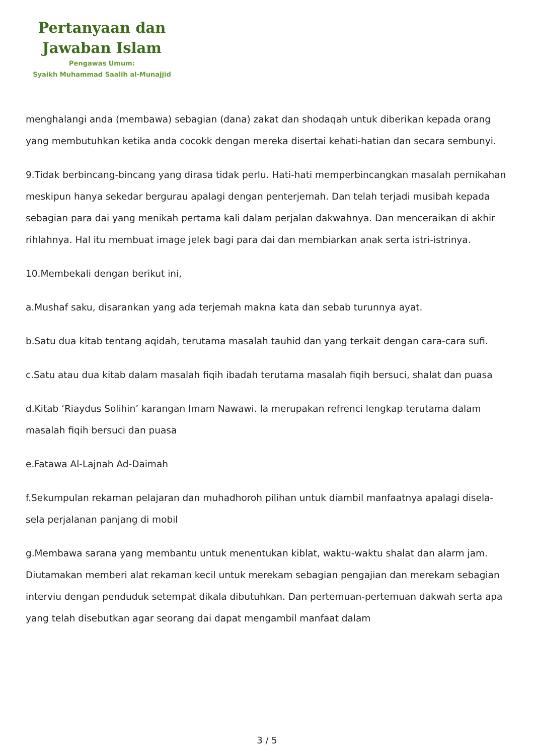Pertanyaan dan
Jawaban Islam
Pengawas Umum:
Syaikh Muhammad Saalih al-Munajjid
menghalangi anda (membawa) sebagian (dana) zakat dan shodaqah untuk diberikan kepada orang yang membutuhkan ketika anda cocokk dengan mereka disertai kehati-hatian dan secara sembunyi.
9.Tidak berbincang-bincang yang dirasa tidak perlu. Hati-hati memperbincangkan masalah pernikahan meskipun hanya sekedar bergurau apalagi dengan penterjemah. Dan telah terjadi musibah kepada sebagian para dai yang menikah pertama kali dalam perjalan dakwahnya. Dan menceraikan di akhir rihlahnya. Hal itu membuat image jelek bagi para dai dan membiarkan anak serta istri-istrinya.
10.Membekali dengan berikut ini,
a.Mushaf saku, disarankan yang ada terjemah makna kata dan sebab turunnya ayat.
b.Satu dua kitab tentang aqidah, terutama masalah tauhid dan yang terkait dengan cara-cara sufi.
c.Satu atau dua kitab dalam masalah fiqih ibadah terutama masalah fiqih bersuci, shalat dan puasa
d.Kitab ‘Riaydus Solihin’ karangan Imam Nawawi. Ia merupakan refrenci lengkap terutama dalam masalah fiqih bersuci dan puasa
e.Fatawa Al-Lajnah Ad-Daimah
f.Sekumpulan rekaman pelajaran dan muhadhoroh pilihan untuk diambil manfaatnya apalagi disela-sela perjalanan panjang di mobil
g.Membawa sarana yang membantu untuk menentukan kiblat, waktu-waktu shalat dan alarm jam. Diutamakan memberi alat rekaman kecil untuk merekam sebagian pengajian dan merekam sebagian interviu dengan penduduk setempat dikala dibutuhkan. Dan pertemuan-pertemuan dakwah serta apa yang telah disebutkan agar seorang dai dapat mengambil manfaat dalam
3 / 5